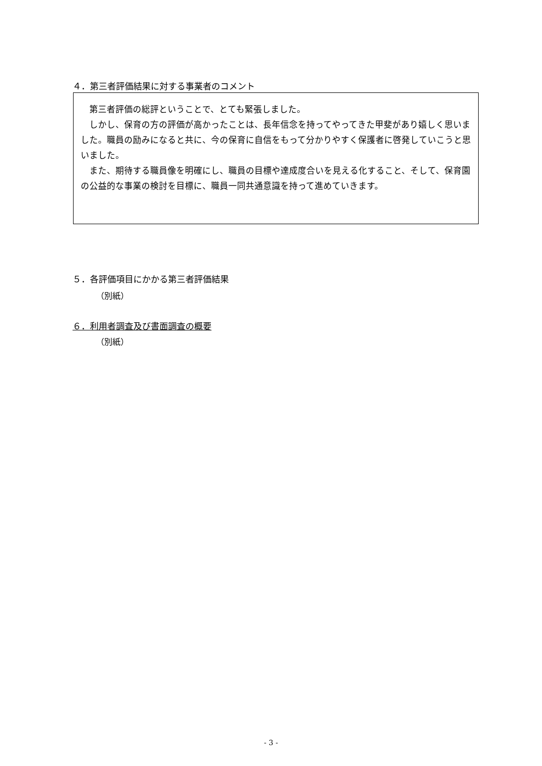４．第三者評価結果に対する事業者のコメント
　第三者評価の総評ということで、とても緊張しました。
　しかし、保育の方の評価が高かったことは、長年信念を持ってやってきた甲斐があり嬉しく思いました。職員の励みになると共に、今の保育に自信をもって分かりやすく保護者に啓発していこうと思いました。
　また、期待する職員像を明確にし、職員の目標や達成度合いを見える化すること、そして、保育園の公益的な事業の検討を目標に、職員一同共通意識を持って進めていきます。
５．各評価項目にかかる第三者評価結果
（別紙）
６．利用者調査及び書面調査の概要
（別紙）
- 3 -